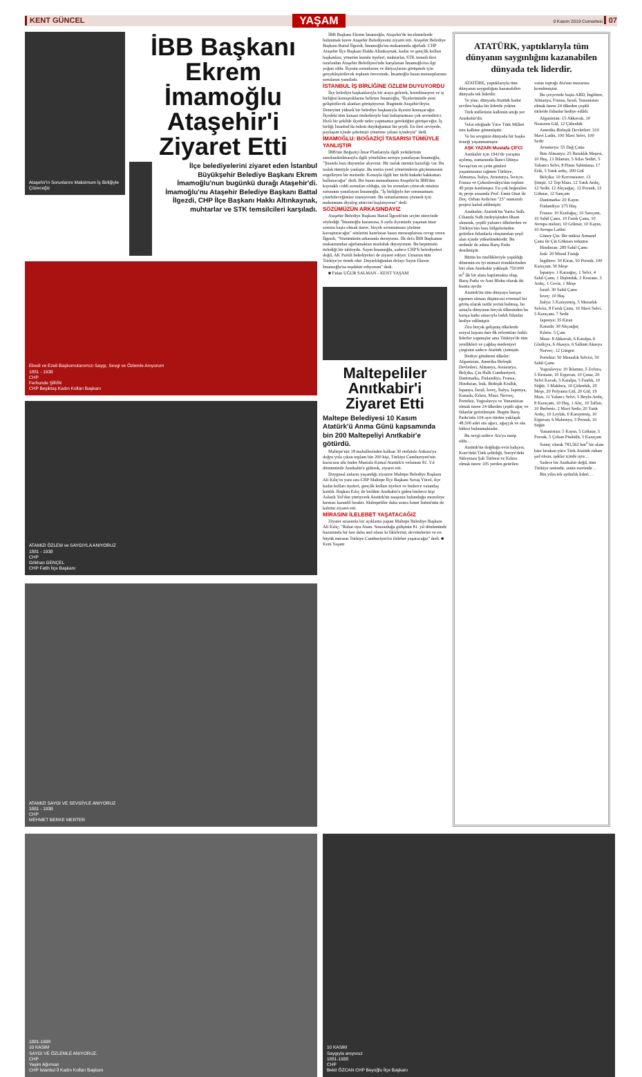KENT GÜNCEL YAŞAM 9 Kasım 2019 Cumartesi 07
Ataşehir'in Sorunlarını Maksimum İş Birliğiyle Çözeceğiz
İBB Başkanı Ekrem İmamoğlu Ataşehir'i Ziyaret Etti
İlçe belediyelerini ziyaret eden İstanbul Büyükşehir Belediye Başkanı Ekrem İmamoğlu'nun bugünkü durağı Ataşehir'di. İmamoğlu'nu Ataşehir Belediye Başkanı Battal İlgezdi, CHP İlçe Başkanı Hakkı Altınkaynak, muhtarlar ve STK temsilcileri karşıladı.
Ebedi ve Ezeli Başkomutanımızı Saygı, Sevgi ve Özlemle Anıyorum
1881 - 1938
CHP
Ferhunde ŞİRİN
CHP Beşiktaş Kadın Kolları Başkanı
ATAMIZI ÖZLEM ve SAYGIYLA ANIYORUZ
1881 - 1938
CHP
Gökhan GENÇEL
CHP Fatih İlçe Başkanı
ATAMIZI SAYGI VE SEVGİYLE ANIYORUZ
1881 - 1938
CHP
MEHMET BERKE MERTER
İBB Başkanı Ekrem İmamoğlu, Ataşehir'de incelemelerde bulunmak üzere Ataşehir Belediyesini ziyaret etti. Ataşehir Belediye Başkanı Battal İlgezdi, İmamoğlu'nu makamında ağırladı. CHP Ataşehir İlçe Başkanı Hakkı Altınkaynak, kadın ve gençlik kolları başkanları, yönetim kurulu üyeleri, muhtarlar, STK temsilcileri tarafından Ataşehir Belediyesi'nde karşılanan İmamoğlu'na ilgi yoğun oldu. İlçenin sorunlarını ve ihtiyaçlarını görüşmek için gerçekleştirilecek toplantı öncesinde, İmamoğlu basın mensuplarının sorularını yanıtladı.
İSTANBUL İŞ BİRLİĞİNE ÖZLEM DUYUYORDU
İlçe belediye başkanlarıyla bir araya gelerek, koordinasyon ve iş birliğini konuştuklarını belirten İmamoğlu, "İlçelerimizde yeni geliştirilecek alanları görüşüyoruz. Bugünde Ataşehir'deyiz. Deneyimi yüksek bir belediye başkanıyla ilçesini konuşacağız. İlçedeki tüm kanaat önderleriyle bizi buluşturması çok sevindirici. Hızlı bir şekilde ilçede neler yapmamız gerektiğini görüşeceğiz. İş birliği İstanbul'da özlem duyduğumuz bir şeydi. En ileri seviyede, paylaşım içinde şehrimizi yönetme çabası içindeyiz" dedi.
İMAMOĞLU: BOĞAZİÇİ TASARISI TÜMÜYLE YANLIŞTIR
İBB'nin Boğaziçi İmar Planlarıyla ilgili yetkilerinin sınırlandırılmasıyla ilgili yöneltilen soruyu yanıtlayan İmamoğlu, "Şuanda bazı duyumlar alıyoruz. Bir taslak metnin hazırlığı var. Bu taslak tümüyle yanlıştır. Bu metin yerel yönetimlerin güçlenmesini engelleyen bir metindir. Konuyla ilgili her türlü hukuki hakkımızı kullanacağız" dedi. Bir basın mensubunun Ataşehir'in İBB'den kaynaklı ciddi sorunları olduğu, siz bu sorunları çözecek misiniz sorusunu yanıtlayan İmamoğlu, "İş birliğiyle her sorunumuzu çözebileceğimize inanıyorum. Bu sorunlarımızı çözmek için maksimum diyalog sürecini başlatıyoruz" dedi.
SÖZÜMÜZÜN ARKASINDAYIZ
Ataşehir Belediye Başkanı Battal İlgezdi'nin seçim sürecinde söylediği "İmamoğlu kazanırsa, 6 ayda ilçemizde yaşanan imar sorunu başta olmak üzere, birçok sorunumuzu çözüme kavuşturacağız" sözlerini hatırlatan basın mensuplarına cevap veren İlgezdi, "Sözümüzün arkasında duruyoruz. İlk defa İBB Başkanını makamımdan ağırlamaktan mutluluk duyuyorum. Bu hepimizin özlediği bir tabloydu. Sayın İmamoğlu, sadece CHP'li belediyeleri değil, AK Partili belediyeleri de ziyaret ediyor. Umarım tüm Türkiye'ye örnek olur. Duyarlılığından dolayı Sayın Ekrem İmamoğlu'na teşekkür ediyorum" dedi.
■ Fidan UĞUR SALMAN - KENT YAŞAM
Maltepeliler Anıtkabir'i Ziyaret Etti
Maltepe Belediyesi 10 Kasım Atatürk'ü Anma Günü kapsamında bin 200 Maltepeliyi Anıtkabir'e götürdü.
Maltepe'nin 18 mahallesinden kalkan 30 otobüsle Ankara'ya doğru yola çıkan toplam bin 200 kişi, Türkiye Cumhuriyeti'nin kurucusu ulu önder Mustafa Kemal Atatürk'ü vefatının 81. Yıl dönümünde Anıtkabir'e giderek, ziyaret etti.
Duygusal anların yaşandığı ziyarete Maltepe Belediye Başkanı Ali Kılıç'ın yanı sıra CHP Maltepe İlçe Başkanı Savaş Yücel, ilçe kadın kolları üyeleri, gençlik kolları üyeleri ve binlerce vatandaş katıldı. Başkan Kılıç ile birlikte Anıtkabir'e giden binlerce kişi Aslanlı Yol'dan yürüyerek Atatürk'ün naaşının bulunduğu mozoleye kırmızı karanfil bıraktı. Maltepeliler daha sonra İsmet İnönü'nün de kabrini ziyaret etti.
MİRASINI İLELEBET YAŞATACAĞIZ
Ziyaret sırasında bir açıklama yapan Maltepe Belediye Başkanı Ali Kılıç; "Rahat uyu Atam. Sonsuzluğa gidişinin 81. yıl dönümünde huzurunda bir kez daha and olsun ki fikirlerini, devrimlerini ve en büyük mirasın Türkiye Cumhuriyeti'ni ilelebet yaşatacağız" dedi. ■ Kent Yaşam
ATATÜRK, yaptıklarıyla tüm dünyanın saygınlığını kazanabilen dünyada tek liderdir.
ATATÜRK, yaptıklarıyla tüm dünyanın saygınlığını kazanabilen dünyada tek liderdir.
Ve yine, dünyada Atatürk kadar sevilen başka bir liderde yoktur.
Türk milletinin kalbinin attığı yer Anıtkabir'dir.
Vefat ettiğinde Yüce Türk Milleti onu kalbine gömmüştür.
Ve bu sevginin dünyada bir başka örneği yaşanmamıştır.
AŞK YAZARI Mustafa ÇİFCİ
Anıtkabir için 1941'de yarışma açılmış, zamanında İkinci Dünya Savaşı'nın en çetin günleri yaşanmasına rağmen Türkiye, Almanya, İtalya, Avusturya, İsviçre, Fransa ve Çekoslovakya'dan toplam 49 proje katılmıştır. En çok beğenilen üç proje arasında Prof. Emin Onat ile Doç. Orhan Arda'nın "25" numaralı projesi kabul edilmiştir.
Anıtkabir; Atatürk'ün Yurtta Sulh, Cihanda Sulh özdeyişinden ilham alınarak, çeşitli yabancı ülkelerden ve Türkiye'nin bazı bölgelerinden getirilen fidanlarla oluşturulan yeşil alan içinde yükselmektedir. Bu nedenle de adına Barış Parkı denilmiştir.
Bütün bu özellikleriyle yapıldığı dönemin en iyi mimari örneklerinden biri olan Anıtkabir yaklaşık 750.000 m<sup>2</sup> lik bir alanı kaplamakta olup, Barış Parkı ve Anıt Bloku olarak iki kısma ayrılır.
Atatürk'ün tüm dünyaya barışın egemen olması düşüncesi evrensel bir görüş olarak tarihi yerini bulmuş, bu amaçla dünyanın birçok ülkesinden bu barışa katkı amacıyla farklı fidanlar hediye edilmiştir.
Zira birçok gelişmiş ülkelerde sosyal hayata dair ilk reformları farklı liderler yapmışlar ama Türkiye'de tüm yenilikleri ve çağdaş medeniyet çizgisini sadece Atatürk çizmiştir.
Hediye gönderen ülkeler: Afganistan, Amerika Birleşik Devletleri, Almanya, Avusturya, Belçika, Çin Halk Cumhuriyeti, Danimarka, Finlandiya, Fransa, Hindistan, Irak, Birleşik Krallık, İspanya, İsrail, İsveç, İtalya, Japonya, Kanada, Kıbrıs, Mısır, Norveç, Portekiz, Yugoslavya ve Yunanistan olmak üzere 24 ülkeden çeşitli ağaç ve fidanlar getirilmiştir. Bugün Barış Parkı'nda 104 ayrı türden yaklaşık 48.500 adet süs ağacı, ağaççık ve süs bitkisi bulunmaktadır.
Bu sevgi sadece Ata'ya nasip oldu…
Atatürk'ün doğduğu evin bahçesi, Kore'deki Türk şehitliği, Suriye'deki Süleyman Şah Türbesi ve Kıbrıs olmak üzere 105 yerden getirilen vatan toprağı Ata'nın mezarına konulmuştur.
Bu çerçevede başta ABD, İngiltere, Almanya, Fransa, İsrail, Yunanistan olmak üzere 24 ülkeden çeşitli türlerde fidanlar hediye edildi.
Afganistan: 15 Akkavak, 10 Nesteren Gül, 12 Çitlenbik
Amerika Birleşik Devletleri: 310 Mavi Ladin, 100 Mavi Selvi, 100 Sedir
Avusturya: 55 Dağ Çamı
Batı Almanya: 25 Bataklık Meşesi, 10 Huş, 13 Ihlamur, 5 Atlas Sediri, 5 Yabancı Selvi, 8 Pinus Sabiniana, 17 Erik, 5 Yatık ardıç, 200 Gül
Belçika: 10 Koтoneaster, 13 Şimşir, 12 Top Mazı, 12 Yatık Ardıç, 12 Sedir, 12 Akçaağaç, 12 Porsuk, 12 Göknar, 12 Sançam
Danimarka: 20 Kayın
Finlandiya: 275 Huş
Fransa: 10 Kızılağaç, 10 Sarıçam, 10 Sahil Çamı, 10 Fıstık Çamı, 10 Avrupa melezi, 10 Göknar, 10 Kayın, 10 Avrupa Ladini
Güney Çin: Bir miktar Armand Çamı ile Çin Göknarı tohumu
Hindistan: 289 Sahil Çamı
Irak: 20 Musul Fıstığı
İngiltere: 50 Kiraz, 50 Porsuk, 100 Karaçam, 50 Meşe
İspanya: 1 Karaağaç, 1 Selvi, 4 Sahil Çamı, 1 Dışbudak, 2 Kestane, 3 Ardıç, 1 Ceviz, 1 Meşe
İsrail: 30 Sahil Çamı
İsveç: 10 Huş
İtalya: 5 Karayemiş, 5 Mezarlık Selvisi, 8 Fıstık Çamı, 10 Mavi Selvi, 5 Karaçam, 7 Sedir
Japonya: 35 Kiraz
Kanada: 30 Akçaağaç
Kıbrıs: 5 Çam
Mısır: 8 Akkavak, 6 Katalpa, 6 Gladiçya, 6 Akasya, 6 Salkım Akasya
Norveç: 12 Gürgen
Portekiz: 50 Mezarlık Selvisi, 50 Sahil Çamı
Yugoslavya: 10 Ihlamur, 5 Zofora, 5 Kestane, 10 Erguvan, 10 Çınar, 20 Selvi Kavak, 5 Katalpa, 5 Fındık, 10 Söğüt, 5 Maklora, 10 Çitlenbik, 20 Meşe, 20 Polyanta Gül, 20 Gül, 19 Mazı, 11 Yalancı Selvi, 5 Boylu Ardıç, 8 Karaçam, 10 Huş, 1 Alıç, 10 Taflan, 10 Berberis, 2 Mavi Sedir, 20 Yatık Ardıç, 10 Leylak, 6 Karayemiş, 10 Erguvan, 6 Mahonya, 3 Porsuk, 10 Söğüt
Yunanistan: 5 Kayın, 5 Göknar, 5 Porsuk, 5 Çoban Püskülü, 5 Karaçam
Sonuç olarak 783,562 km<sup>2</sup> bir alanı bize bırakan yüce Türk Atatürk ruhun şad olsun, ışıklar içinde uyu…
Sadece bir Anıtkabir değil, tüm Türkiye senindir, senin eserindir…
Bin yılın tek aydınlık lideri…
1881-1938
10 KASIM
SAYGI VE ÖZLEMLE ANIYORUZ.
CHP
Yeşim Ağırman
CHP İstanbul İl Kadın Kolları Başkanı
10 KASIM
Saygıyla anıyoruz
1881-1938
CHP
Bekir ÖZCAN CHP Beyoğlu İlçe Başkanı